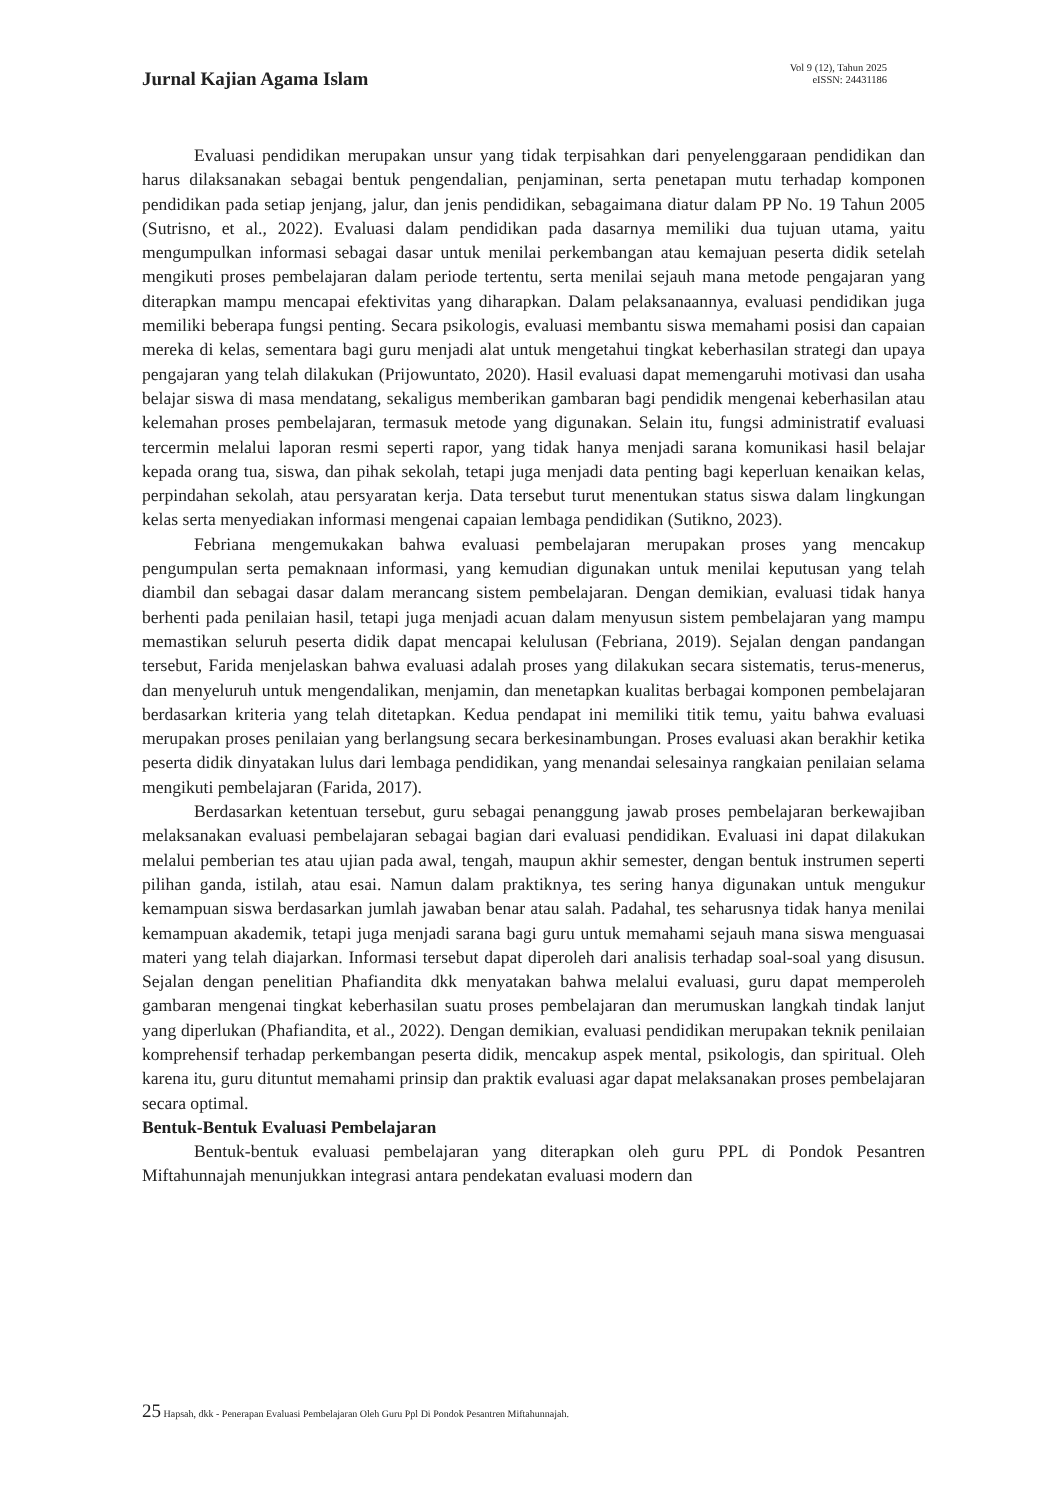Jurnal Kajian Agama Islam
Vol 9 (12), Tahun 2025
eISSN: 24431186
Evaluasi pendidikan merupakan unsur yang tidak terpisahkan dari penyelenggaraan pendidikan dan harus dilaksanakan sebagai bentuk pengendalian, penjaminan, serta penetapan mutu terhadap komponen pendidikan pada setiap jenjang, jalur, dan jenis pendidikan, sebagaimana diatur dalam PP No. 19 Tahun 2005 (Sutrisno, et al., 2022). Evaluasi dalam pendidikan pada dasarnya memiliki dua tujuan utama, yaitu mengumpulkan informasi sebagai dasar untuk menilai perkembangan atau kemajuan peserta didik setelah mengikuti proses pembelajaran dalam periode tertentu, serta menilai sejauh mana metode pengajaran yang diterapkan mampu mencapai efektivitas yang diharapkan. Dalam pelaksanaannya, evaluasi pendidikan juga memiliki beberapa fungsi penting. Secara psikologis, evaluasi membantu siswa memahami posisi dan capaian mereka di kelas, sementara bagi guru menjadi alat untuk mengetahui tingkat keberhasilan strategi dan upaya pengajaran yang telah dilakukan (Prijowuntato, 2020). Hasil evaluasi dapat memengaruhi motivasi dan usaha belajar siswa di masa mendatang, sekaligus memberikan gambaran bagi pendidik mengenai keberhasilan atau kelemahan proses pembelajaran, termasuk metode yang digunakan. Selain itu, fungsi administratif evaluasi tercermin melalui laporan resmi seperti rapor, yang tidak hanya menjadi sarana komunikasi hasil belajar kepada orang tua, siswa, dan pihak sekolah, tetapi juga menjadi data penting bagi keperluan kenaikan kelas, perpindahan sekolah, atau persyaratan kerja. Data tersebut turut menentukan status siswa dalam lingkungan kelas serta menyediakan informasi mengenai capaian lembaga pendidikan (Sutikno, 2023).
Febriana mengemukakan bahwa evaluasi pembelajaran merupakan proses yang mencakup pengumpulan serta pemaknaan informasi, yang kemudian digunakan untuk menilai keputusan yang telah diambil dan sebagai dasar dalam merancang sistem pembelajaran. Dengan demikian, evaluasi tidak hanya berhenti pada penilaian hasil, tetapi juga menjadi acuan dalam menyusun sistem pembelajaran yang mampu memastikan seluruh peserta didik dapat mencapai kelulusan (Febriana, 2019). Sejalan dengan pandangan tersebut, Farida menjelaskan bahwa evaluasi adalah proses yang dilakukan secara sistematis, terus-menerus, dan menyeluruh untuk mengendalikan, menjamin, dan menetapkan kualitas berbagai komponen pembelajaran berdasarkan kriteria yang telah ditetapkan. Kedua pendapat ini memiliki titik temu, yaitu bahwa evaluasi merupakan proses penilaian yang berlangsung secara berkesinambungan. Proses evaluasi akan berakhir ketika peserta didik dinyatakan lulus dari lembaga pendidikan, yang menandai selesainya rangkaian penilaian selama mengikuti pembelajaran (Farida, 2017).
Berdasarkan ketentuan tersebut, guru sebagai penanggung jawab proses pembelajaran berkewajiban melaksanakan evaluasi pembelajaran sebagai bagian dari evaluasi pendidikan. Evaluasi ini dapat dilakukan melalui pemberian tes atau ujian pada awal, tengah, maupun akhir semester, dengan bentuk instrumen seperti pilihan ganda, istilah, atau esai. Namun dalam praktiknya, tes sering hanya digunakan untuk mengukur kemampuan siswa berdasarkan jumlah jawaban benar atau salah. Padahal, tes seharusnya tidak hanya menilai kemampuan akademik, tetapi juga menjadi sarana bagi guru untuk memahami sejauh mana siswa menguasai materi yang telah diajarkan. Informasi tersebut dapat diperoleh dari analisis terhadap soal-soal yang disusun. Sejalan dengan penelitian Phafiandita dkk menyatakan bahwa melalui evaluasi, guru dapat memperoleh gambaran mengenai tingkat keberhasilan suatu proses pembelajaran dan merumuskan langkah tindak lanjut yang diperlukan (Phafiandita, et al., 2022). Dengan demikian, evaluasi pendidikan merupakan teknik penilaian komprehensif terhadap perkembangan peserta didik, mencakup aspek mental, psikologis, dan spiritual. Oleh karena itu, guru dituntut memahami prinsip dan praktik evaluasi agar dapat melaksanakan proses pembelajaran secara optimal.
Bentuk-Bentuk Evaluasi Pembelajaran
Bentuk-bentuk evaluasi pembelajaran yang diterapkan oleh guru PPL di Pondok Pesantren Miftahunnajah menunjukkan integrasi antara pendekatan evaluasi modern dan
25 Hapsah, dkk - Penerapan Evaluasi Pembelajaran Oleh Guru Ppl Di Pondok Pesantren Miftahunnajah.